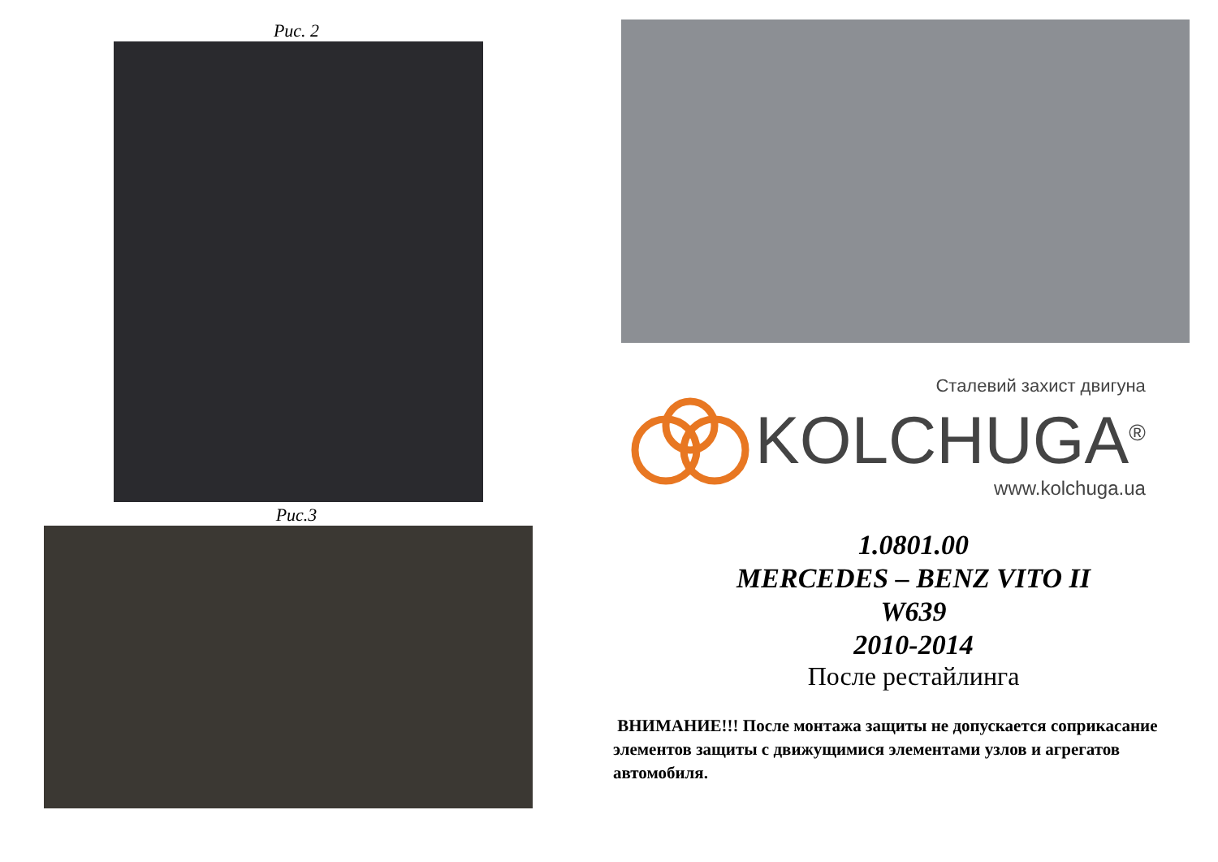Рис. 2
Рис.3
Сталевий захист двигуна
KOLCHUGA<sup>®</sup>
www.kolchuga.ua
1.0801.00
MERCEDES – BENZ VITO II
W639
2010-2014
После рестайлинга
ВНИМАНИЕ!!! После монтажа защиты не допускается соприкасание элементов защиты с движущимися элементами узлов и агрегатов автомобиля.